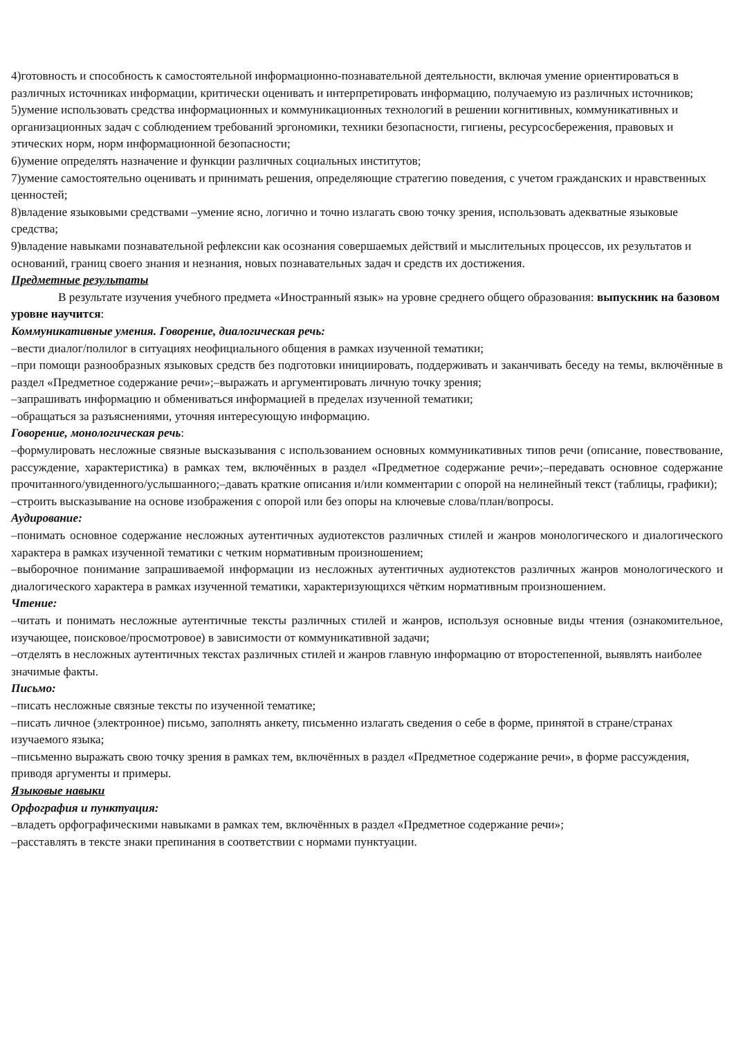4)готовность и способность к самостоятельной информационно-познавательной деятельности, включая умение ориентироваться в различных источниках информации, критически оценивать и интерпретировать информацию, получаемую из различных источников;
5)умение использовать средства информационных и коммуникационных технологий в решении когнитивных, коммуникативных и организационных задач с соблюдением требований эргономики, техники безопасности, гигиены, ресурсосбережения, правовых и этических норм, норм информационной безопасности;
6)умение определять назначение и функции различных социальных институтов;
7)умение самостоятельно оценивать и принимать решения, определяющие стратегию поведения, с учетом гражданских и нравственных ценностей;
8)владение языковыми средствами –умение ясно, логично и точно излагать свою точку зрения, использовать адекватные языковые средства;
9)владение навыками познавательной рефлексии как осознания совершаемых действий и мыслительных процессов, их результатов и оснований, границ своего знания и незнания, новых познавательных задач и средств их достижения.
Предметные результаты
В результате изучения учебного предмета «Иностранный язык» на уровне среднего общего образования: выпускник на базовом уровне научится:
Коммуникативные умения. Говорение, диалогическая речь:
–вести диалог/полилог в ситуациях неофициального общения в рамках изученной тематики;
–при помощи разнообразных языковых средств без подготовки инициировать, поддерживать и заканчивать беседу на темы, включённые в раздел «Предметное содержание речи»;–выражать и аргументировать личную точку зрения;
–запрашивать информацию и обмениваться информацией в пределах изученной тематики;
–обращаться за разъяснениями, уточняя интересующую информацию.
Говорение, монологическая речь:
–формулировать несложные связные высказывания с использованием основных коммуникативных типов речи (описание, повествование, рассуждение, характеристика) в рамках тем, включённых в раздел «Предметное содержание речи»;–передавать основное содержание прочитанного/увиденного/услышанного;–давать краткие описания и/или комментарии с опорой на нелинейный текст (таблицы, графики);
–строить высказывание на основе изображения с опорой или без опоры на ключевые слова/план/вопросы.
Аудирование:
–понимать основное содержание несложных аутентичных аудиотекстов различных стилей и жанров монологического и диалогического характера в рамках изученной тематики с четким нормативным произношением;
–выборочное понимание запрашиваемой информации из несложных аутентичных аудиотекстов различных жанров монологического и диалогического характера в рамках изученной тематики, характеризующихся чётким нормативным произношением.
Чтение:
–читать и понимать несложные аутентичные тексты различных стилей и жанров, используя основные виды чтения (ознакомительное, изучающее, поисковое/просмотровое) в зависимости от коммуникативной задачи;
–отделять в несложных аутентичных текстах различных стилей и жанров главную информацию от второстепенной, выявлять наиболее значимые факты.
Письмо:
–писать несложные связные тексты по изученной тематике;
–писать личное (электронное) письмо, заполнять анкету, письменно излагать сведения о себе в форме, принятой в стране/странах изучаемого языка;
–письменно выражать свою точку зрения в рамках тем, включённых в раздел «Предметное содержание речи», в форме рассуждения, приводя аргументы и примеры.
Языковые навыки
Орфография и пунктуация:
–владеть орфографическими навыками в рамках тем, включённых в раздел «Предметное содержание речи»;
–расставлять в тексте знаки препинания в соответствии с нормами пунктуации.